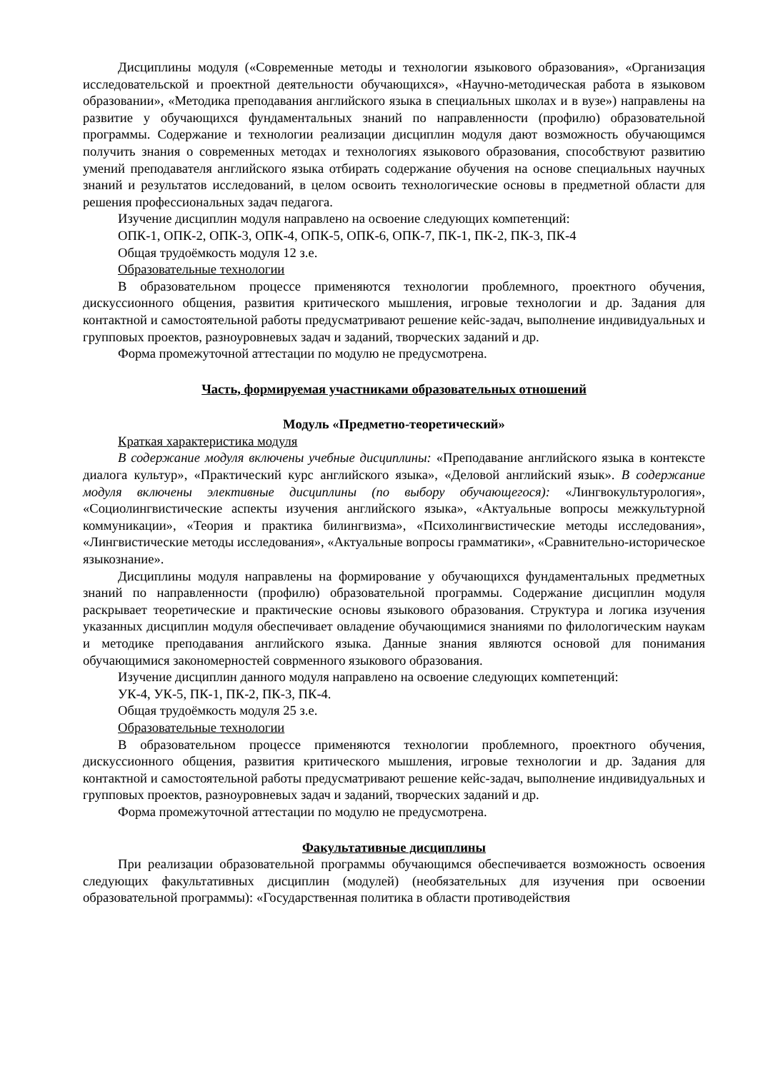Дисциплины модуля («Современные методы и технологии языкового образования», «Организация исследовательской и проектной деятельности обучающихся», «Научно-методическая работа в языковом образовании», «Методика преподавания английского языка в специальных школах и в вузе») направлены на развитие у обучающихся фундаментальных знаний по направленности (профилю) образовательной программы. Содержание и технологии реализации дисциплин модуля дают возможность обучающимся получить знания о современных методах и технологиях языкового образования, способствуют развитию умений преподавателя английского языка отбирать содержание обучения на основе специальных научных знаний и результатов исследований, в целом освоить технологические основы в предметной области для решения профессиональных задач педагога.
Изучение дисциплин модуля направлено на освоение следующих компетенций:
ОПК-1, ОПК-2, ОПК-3, ОПК-4, ОПК-5, ОПК-6, ОПК-7, ПК-1, ПК-2, ПК-3, ПК-4
Общая трудоёмкость модуля 12 з.е.
Образовательные технологии
В образовательном процессе применяются технологии проблемного, проектного обучения, дискуссионного общения, развития критического мышления, игровые технологии и др. Задания для контактной и самостоятельной работы предусматривают решение кейс-задач, выполнение индивидуальных и групповых проектов, разноуровневых задач и заданий, творческих заданий и др.
Форма промежуточной аттестации по модулю не предусмотрена.
Часть, формируемая участниками образовательных отношений
Модуль «Предметно-теоретический»
Краткая характеристика модуля
В содержание модуля включены учебные дисциплины: «Преподавание английского языка в контексте диалога культур», «Практический курс английского языка», «Деловой английский язык». В содержание модуля включены элективные дисциплины (по выбору обучающегося): «Лингвокультурология», «Социолингвистические аспекты изучения английского языка», «Актуальные вопросы межкультурной коммуникации», «Теория и практика билингвизма», «Психолингвистические методы исследования», «Лингвистические методы исследования», «Актуальные вопросы грамматики», «Сравнительно-историческое языкознание».
Дисциплины модуля направлены на формирование у обучающихся фундаментальных предметных знаний по направленности (профилю) образовательной программы. Содержание дисциплин модуля раскрывает теоретические и практические основы языкового образования. Структура и логика изучения указанных дисциплин модуля обеспечивает овладение обучающимися знаниями по филологическим наукам и методике преподавания английского языка. Данные знания являются основой для понимания обучающимися закономерностей соврменного языкового образования.
Изучение дисциплин данного модуля направлено на освоение следующих компетенций:
УК-4, УК-5, ПК-1, ПК-2, ПК-3, ПК-4.
Общая трудоёмкость модуля 25 з.е.
Образовательные технологии
В образовательном процессе применяются технологии проблемного, проектного обучения, дискуссионного общения, развития критического мышления, игровые технологии и др. Задания для контактной и самостоятельной работы предусматривают решение кейс-задач, выполнение индивидуальных и групповых проектов, разноуровневых задач и заданий, творческих заданий и др.
Форма промежуточной аттестации по модулю не предусмотрена.
Факультативные дисциплины
При реализации образовательной программы обучающимся обеспечивается возможность освоения следующих факультативных дисциплин (модулей) (необязательных для изучения при освоении образовательной программы): «Государственная политика в области противодействия